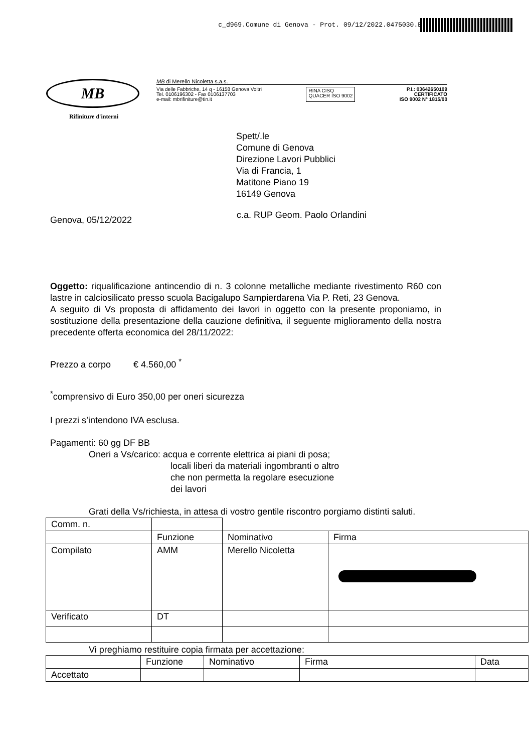c_d969.Comune di Genova - Prot. 09/12/2022.0475030.E
MB
Rifiniture d'interni
MB di Merello Nicoletta s.a.s.
Via delle Fabbriche, 14 q - 16158 Genova Voltri
Tel. 0106196302 - Fax 0106137703
e-mail: mbrifiniture@tin.it
RINA CISQ
QUACER ISO 9002
P.I.: 03642650109
CERTIFICATO
ISO 9002 N° 1815/00
Spett/.le
Comune di Genova
Direzione Lavori Pubblici
Via di Francia, 1
Matitone Piano 19
16149 Genova
Genova, 05/12/2022
c.a. RUP Geom. Paolo Orlandini
Oggetto: riqualificazione antincendio di n. 3 colonne metalliche mediante rivestimento R60 con lastre in calciosilicato presso scuola Bacigalupo Sampierdarena Via P. Reti, 23 Genova.
A seguito di Vs proposta di affidamento dei lavori in oggetto con la presente proponiamo, in sostituzione della presentazione della cauzione definitiva, il seguente miglioramento della nostra precedente offerta economica del 28/11/2022:
Prezzo a corpo € 4.560,00 <sup>*</sup>
<sup>*</sup> comprensivo di Euro 350,00 per oneri sicurezza
I prezzi s’intendono IVA esclusa.
Pagamenti: 60 gg DF BB
Oneri a Vs/carico: acqua e corrente elettrica ai piani di posa;
locali liberi da materiali ingombranti o altro
che non permetta la regolare esecuzione
dei lavori
Grati della Vs/richiesta, in attesa di vostro gentile riscontro porgiamo distinti saluti.
| Comm. n. | | | |
| | Funzione | Nominativo | Firma |
| Compilato | AMM | Merello Nicoletta | |
| Verificato | DT | | |
Vi preghiamo restituire copia firmata per accettazione:
| | Funzione | Nominativo | Firma | Data |
| Accettato | | | | |